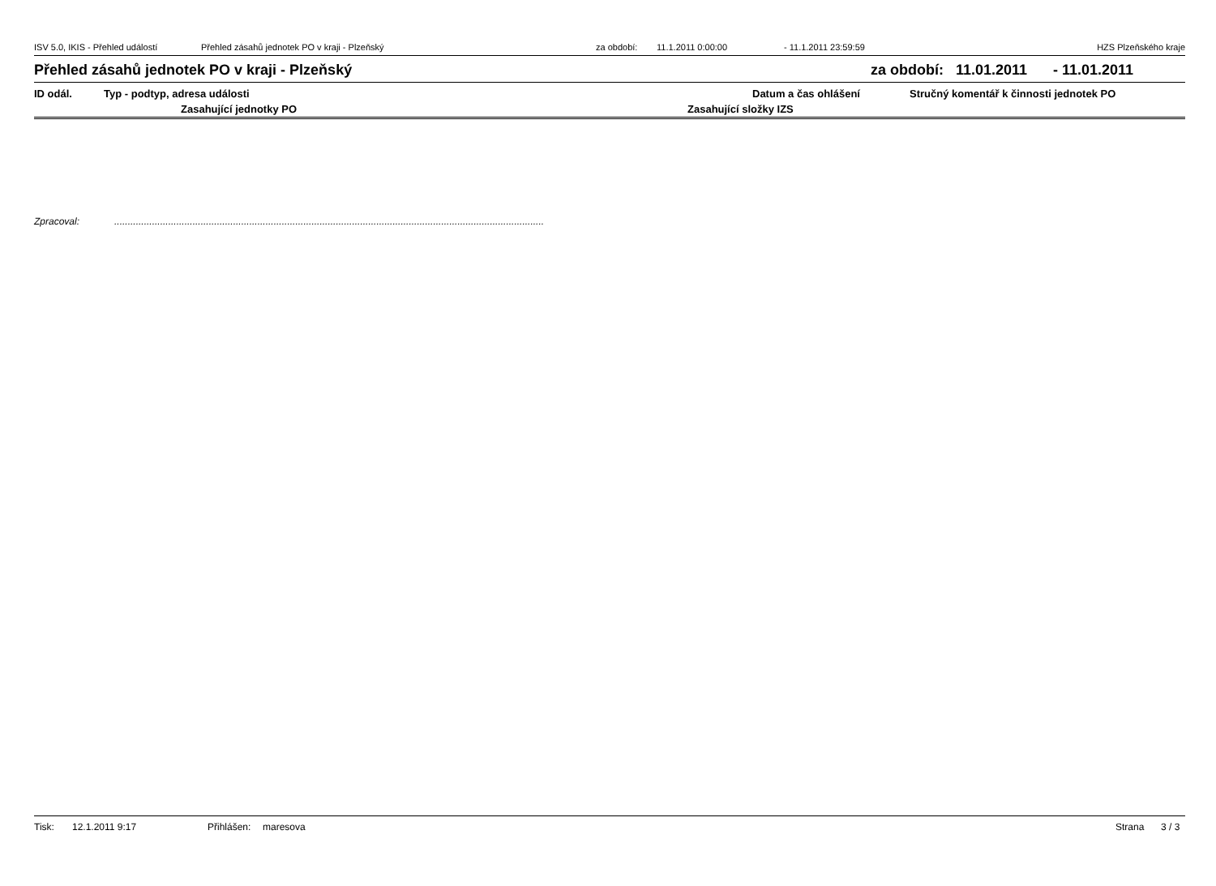ISV 5.0, IKIS - Přehled událostí Přehled zásahů jednotek PO v kraji - Plzeňský za období: 11.1.2011 0:00:00 - 11.1.2011 23:59:59 HZS Plzeňského kraje
Přehled zásahů jednotek PO v kraji - Plzeňský za období: 11.01.2011 - 11.01.2011
ID odál. Typ - podtyp, adresa události Datum a čas ohlášení Stručný komentář k činnosti jednotek PO
Zasahující jednotky PO Zasahující složky IZS
Zpracoval:...............................................................................................................................................................
Tisk: 12.1.2011 9:17 Přihlášen: maresova Strana 3 / 3